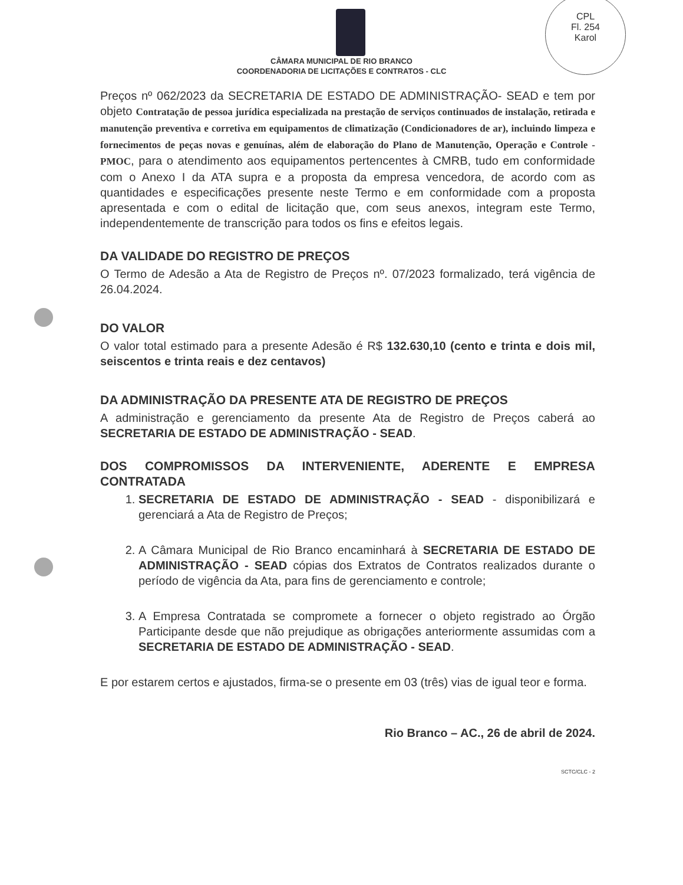CPL
Fl. 254
Karol
CÂMARA MUNICIPAL DE RIO BRANCO
COORDENADORIA DE LICITAÇÕES E CONTRATOS - CLC
Preços nº 062/2023 da SECRETARIA DE ESTADO DE ADMINISTRAÇÃO- SEAD e tem por objeto Contratação de pessoa jurídica especializada na prestação de serviços continuados de instalação, retirada e manutenção preventiva e corretiva em equipamentos de climatização (Condicionadores de ar), incluindo limpeza e fornecimentos de peças novas e genuínas, além de elaboração do Plano de Manutenção, Operação e Controle - PMOC, para o atendimento aos equipamentos pertencentes à CMRB, tudo em conformidade com o Anexo I da ATA supra e a proposta da empresa vencedora, de acordo com as quantidades e especificações presente neste Termo e em conformidade com a proposta apresentada e com o edital de licitação que, com seus anexos, integram este Termo, independentemente de transcrição para todos os fins e efeitos legais.
DA VALIDADE DO REGISTRO DE PREÇOS
O Termo de Adesão a Ata de Registro de Preços nº. 07/2023 formalizado, terá vigência de 26.04.2024.
DO VALOR
O valor total estimado para a presente Adesão é R$ 132.630,10 (cento e trinta e dois mil, seiscentos e trinta reais e dez centavos)
DA ADMINISTRAÇÃO DA PRESENTE ATA DE REGISTRO DE PREÇOS
A administração e gerenciamento da presente Ata de Registro de Preços caberá ao SECRETARIA DE ESTADO DE ADMINISTRAÇÃO - SEAD.
DOS COMPROMISSOS DA INTERVENIENTE, ADERENTE E EMPRESA CONTRATADA
1. SECRETARIA DE ESTADO DE ADMINISTRAÇÃO - SEAD - disponibilizará e gerenciará a Ata de Registro de Preços;
2. A Câmara Municipal de Rio Branco encaminhará à SECRETARIA DE ESTADO DE ADMINISTRAÇÃO - SEAD cópias dos Extratos de Contratos realizados durante o período de vigência da Ata, para fins de gerenciamento e controle;
3. A Empresa Contratada se compromete a fornecer o objeto registrado ao Órgão Participante desde que não prejudique as obrigações anteriormente assumidas com a SECRETARIA DE ESTADO DE ADMINISTRAÇÃO - SEAD.
E por estarem certos e ajustados, firma-se o presente em 03 (três) vias de igual teor e forma.
Rio Branco – AC., 26 de abril de 2024.
SCTC/CLC - 2